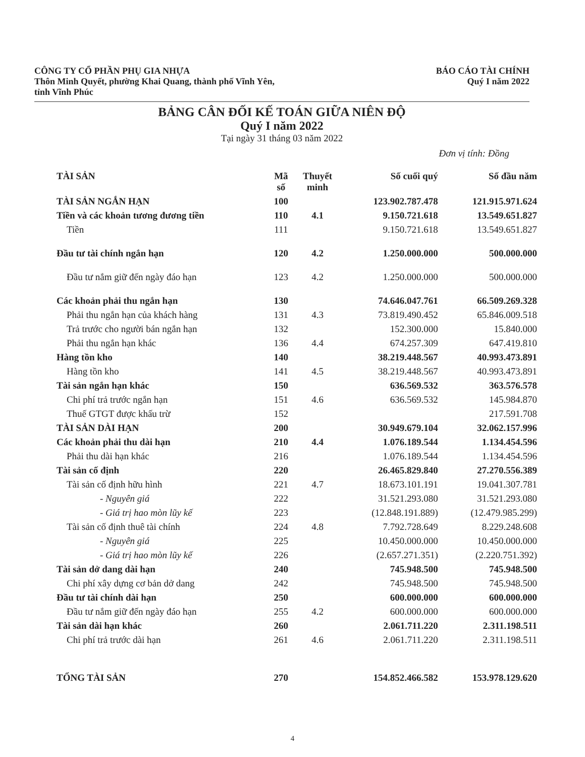CÔNG TY CỔ PHẦN PHỤ GIA NHỰA
Thôn Minh Quyết, phường Khai Quang, thành phố Vĩnh Yên,
tỉnh Vĩnh Phúc
BÁO CÁO TÀI CHÍNH
Quý I năm 2022
BẢNG CÂN ĐỐI KẾ TOÁN GIỮA NIÊN ĐỘ
Quý I năm 2022
Tại ngày 31 tháng 03 năm 2022
Đơn vị tính: Đồng
| TÀI SẢN | Mã số | Thuyết minh | Số cuối quý | Số đầu năm |
| --- | --- | --- | --- | --- |
| TÀI SẢN NGẮN HẠN | 100 | | 123.902.787.478 | 121.915.971.624 |
| Tiền và các khoản tương đương tiền | 110 | 4.1 | 9.150.721.618 | 13.549.651.827 |
| Tiền | 111 | | 9.150.721.618 | 13.549.651.827 |
| Đầu tư tài chính ngắn hạn | 120 | 4.2 | 1.250.000.000 | 500.000.000 |
| Đầu tư nắm giữ đến ngày đáo hạn | 123 | 4.2 | 1.250.000.000 | 500.000.000 |
| Các khoản phải thu ngắn hạn | 130 | | 74.646.047.761 | 66.509.269.328 |
| Phải thu ngắn hạn của khách hàng | 131 | 4.3 | 73.819.490.452 | 65.846.009.518 |
| Trả trước cho người bán ngắn hạn | 132 | | 152.300.000 | 15.840.000 |
| Phải thu ngắn hạn khác | 136 | 4.4 | 674.257.309 | 647.419.810 |
| Hàng tồn kho | 140 | | 38.219.448.567 | 40.993.473.891 |
| Hàng tồn kho | 141 | 4.5 | 38.219.448.567 | 40.993.473.891 |
| Tài sản ngắn hạn khác | 150 | | 636.569.532 | 363.576.578 |
| Chi phí trả trước ngắn hạn | 151 | 4.6 | 636.569.532 | 145.984.870 |
| Thuế GTGT được khấu trừ | 152 | | | 217.591.708 |
| TÀI SẢN DÀI HẠN | 200 | | 30.949.679.104 | 32.062.157.996 |
| Các khoản phải thu dài hạn | 210 | 4.4 | 1.076.189.544 | 1.134.454.596 |
| Phải thu dài hạn khác | 216 | | 1.076.189.544 | 1.134.454.596 |
| Tài sản cố định | 220 | | 26.465.829.840 | 27.270.556.389 |
| Tài sản cố định hữu hình | 221 | 4.7 | 18.673.101.191 | 19.041.307.781 |
| - Nguyên giá | 222 | | 31.521.293.080 | 31.521.293.080 |
| - Giá trị hao mòn lũy kế | 223 | | (12.848.191.889) | (12.479.985.299) |
| Tài sản cố định thuê tài chính | 224 | 4.8 | 7.792.728.649 | 8.229.248.608 |
| - Nguyên giá | 225 | | 10.450.000.000 | 10.450.000.000 |
| - Giá trị hao mòn lũy kế | 226 | | (2.657.271.351) | (2.220.751.392) |
| Tài sản dở dang dài hạn | 240 | | 745.948.500 | 745.948.500 |
| Chi phí xây dựng cơ bản dở dang | 242 | | 745.948.500 | 745.948.500 |
| Đầu tư tài chính dài hạn | 250 | | 600.000.000 | 600.000.000 |
| Đầu tư nắm giữ đến ngày đáo hạn | 255 | 4.2 | 600.000.000 | 600.000.000 |
| Tài sản dài hạn khác | 260 | | 2.061.711.220 | 2.311.198.511 |
| Chi phí trả trước dài hạn | 261 | 4.6 | 2.061.711.220 | 2.311.198.511 |
| TỔNG TÀI SẢN | 270 | | 154.852.466.582 | 153.978.129.620 |
4